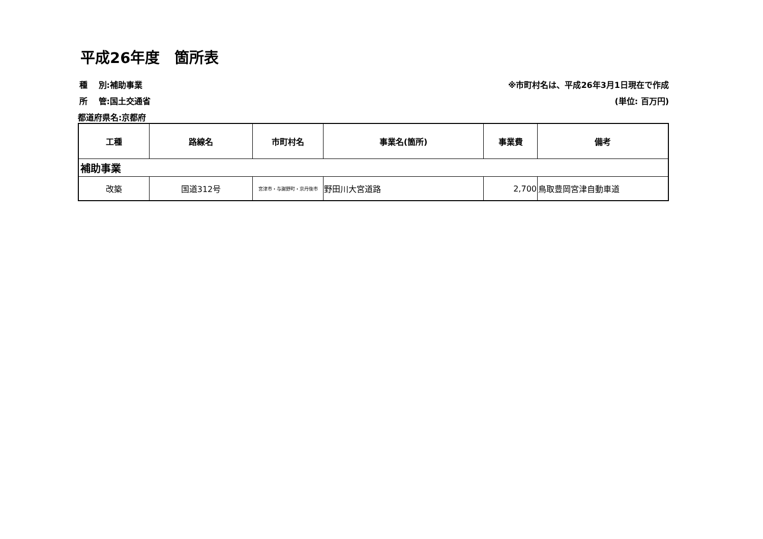平成26年度　箇所表
種　 別:補助事業
所　 管:国土交通省
都道府県名:京都府
※市町村名は、平成26年3月1日現在で作成
(単位: 百万円)
| 工種 | 路線名 | 市町村名 | 事業名(箇所) | 事業費 | 備考 |
| --- | --- | --- | --- | --- | --- |
| 補助事業 | | | | | |
| 改築 | 国道312号 | 宮津市・与謝野町・京丹後市 | 野田川大宮道路 | 2,700 | 鳥取豊岡宮津自動車道 |